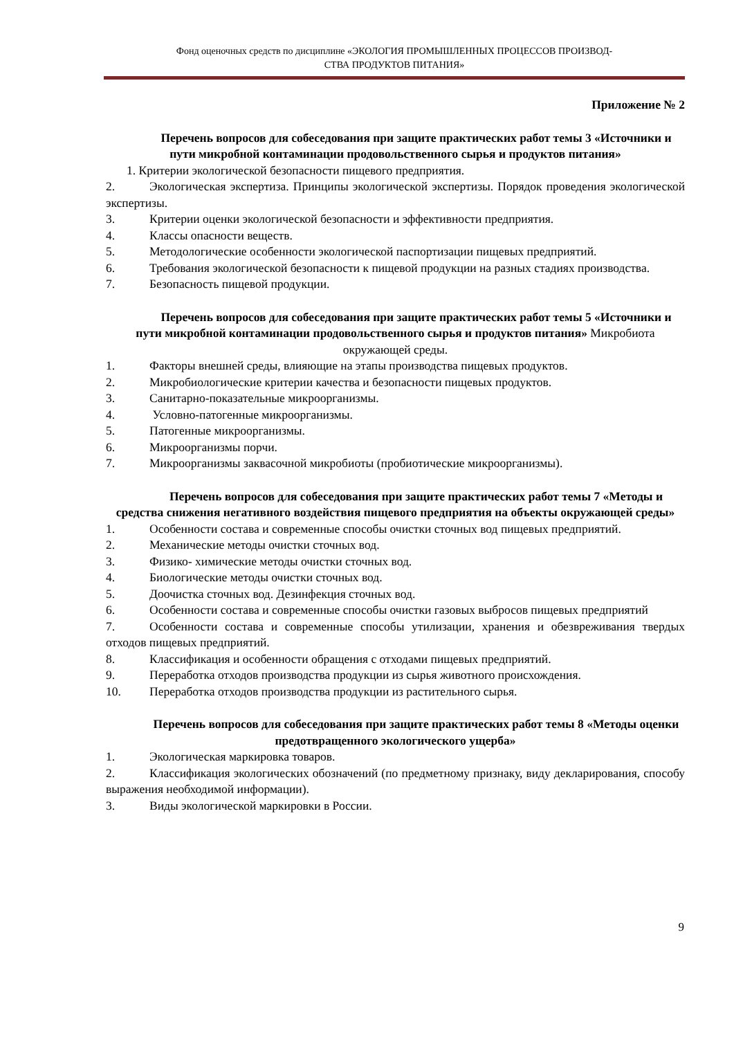Фонд оценочных средств по дисциплине «ЭКОЛОГИЯ ПРОМЫШЛЕННЫХ ПРОЦЕССОВ ПРОИЗВОД-
СТВА ПРОДУКТОВ ПИТАНИЯ»
Приложение № 2
Перечень вопросов для собеседования при защите практических работ темы 3 «Источники и пути микробной контаминации продовольственного сырья и продуктов питания»
1. Критерии экологической безопасности пищевого предприятия.
2. Экологическая экспертиза. Принципы экологической экспертизы. Порядок проведения экологической экспертизы.
3. Критерии оценки экологической безопасности и эффективности предприятия.
4. Классы опасности веществ.
5. Методологические особенности экологической паспортизации пищевых предприятий.
6. Требования экологической безопасности к пищевой продукции на разных стадиях производства.
7. Безопасность пищевой продукции.
Перечень вопросов для собеседования при защите практических работ темы 5 «Источники и пути микробной контаминации продовольственного сырья и продуктов питания» Микробиота окружающей среды.
1. Факторы внешней среды, влияющие на этапы производства пищевых продуктов.
2. Микробиологические критерии качества и безопасности пищевых продуктов.
3. Санитарно-показательные микроорганизмы.
4. Условно-патогенные микроорганизмы.
5. Патогенные микроорганизмы.
6. Микроорганизмы порчи.
7. Микроорганизмы заквасочной микробиоты (пробиотические микроорганизмы).
Перечень вопросов для собеседования при защите практических работ темы 7 «Методы и средства снижения негативного воздействия пищевого предприятия на объекты окружающей среды»
1. Особенности состава и современные способы очистки сточных вод пищевых предприятий.
2. Механические методы очистки сточных вод.
3. Физико- химические методы очистки сточных вод.
4. Биологические методы очистки сточных вод.
5. Доочистка сточных вод. Дезинфекция сточных вод.
6. Особенности состава и современные способы очистки газовых выбросов пищевых предприятий
7. Особенности состава и современные способы утилизации, хранения и обезвреживания твердых отходов пищевых предприятий.
8. Классификация и особенности обращения с отходами пищевых предприятий.
9. Переработка отходов производства продукции из сырья животного происхождения.
10. Переработка отходов производства продукции из растительного сырья.
Перечень вопросов для собеседования при защите практических работ темы 8 «Методы оценки предотвращенного экологического ущерба»
1. Экологическая маркировка товаров.
2. Классификация экологических обозначений (по предметному признаку, виду декларирования, способу выражения необходимой информации).
3. Виды экологической маркировки в России.
9